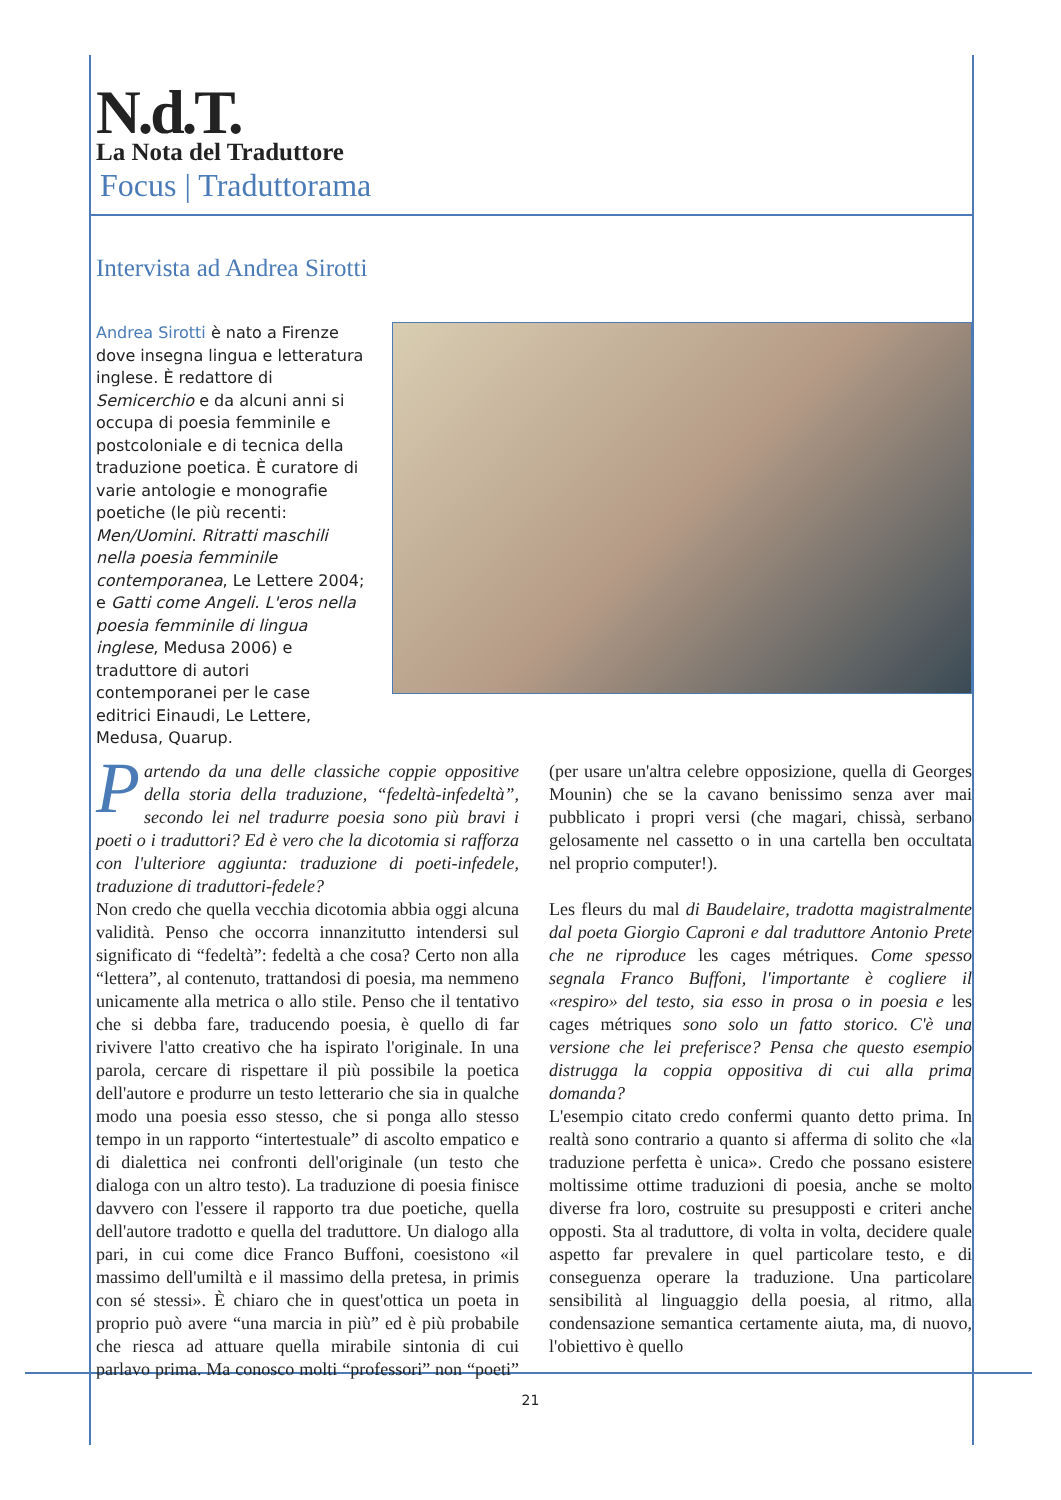N.d.T.
La Nota del Traduttore
Focus | Traduttorama
Intervista ad Andrea Sirotti
Andrea Sirotti è nato a Firenze dove insegna lingua e letteratura inglese. È redattore di Semicerchio e da alcuni anni si occupa di poesia femminile e postcoloniale e di tecnica della traduzione poetica. È curatore di varie antologie e monografie poetiche (le più recenti: Men/Uomini. Ritratti maschili nella poesia femminile contemporanea, Le Lettere 2004; e Gatti come Angeli. L'eros nella poesia femminile di lingua inglese, Medusa 2006) e traduttore di autori contemporanei per le case editrici Einaudi, Le Lettere, Medusa, Quarup.
Partendo da una delle classiche coppie oppositive della storia della traduzione, “fedeltà-infedeltà”, secondo lei nel tradurre poesia sono più bravi i poeti o i traduttori? Ed è vero che la dicotomia si rafforza con l'ulteriore aggiunta: traduzione di poeti-infedele, traduzione di traduttori-fedele?
Non credo che quella vecchia dicotomia abbia oggi alcuna validità. Penso che occorra innanzitutto intendersi sul significato di “fedeltà”: fedeltà a che cosa? Certo non alla “lettera”, al contenuto, trattandosi di poesia, ma nemmeno unicamente alla metrica o allo stile. Penso che il tentativo che si debba fare, traducendo poesia, è quello di far rivivere l'atto creativo che ha ispirato l'originale. In una parola, cercare di rispettare il più possibile la poetica dell'autore e produrre un testo letterario che sia in qualche modo una poesia esso stesso, che si ponga allo stesso tempo in un rapporto “intertestuale” di ascolto empatico e di dialettica nei confronti dell'originale (un testo che dialoga con un altro testo). La traduzione di poesia finisce davvero con l'essere il rapporto tra due poetiche, quella dell'autore tradotto e quella del traduttore. Un dialogo alla pari, in cui come dice Franco Buffoni, coesistono «il massimo dell'umiltà e il massimo della pretesa, in primis con sé stessi». È chiaro che in quest'ottica un poeta in proprio può avere “una marcia in più” ed è più probabile che riesca ad attuare quella mirabile sintonia di cui parlavo prima. Ma conosco molti “professori” non “poeti” (per usare un'altra celebre opposizione, quella di Georges Mounin) che se la cavano benissimo senza aver mai pubblicato i propri versi (che magari, chissà, serbano gelosamente nel cassetto o in una cartella ben occultata nel proprio computer!).
Les fleurs du mal di Baudelaire, tradotta magistralmente dal poeta Giorgio Caproni e dal traduttore Antonio Prete che ne riproduce les cages métriques. Come spesso segnala Franco Buffoni, l'importante è cogliere il «respiro» del testo, sia esso in prosa o in poesia e les cages métriques sono solo un fatto storico. C'è una versione che lei preferisce? Pensa che questo esempio distrugga la coppia oppositiva di cui alla prima domanda?
L'esempio citato credo confermi quanto detto prima. In realtà sono contrario a quanto si afferma di solito che «la traduzione perfetta è unica». Credo che possano esistere moltissime ottime traduzioni di poesia, anche se molto diverse fra loro, costruite su presupposti e criteri anche opposti. Sta al traduttore, di volta in volta, decidere quale aspetto far prevalere in quel particolare testo, e di conseguenza operare la traduzione. Una particolare sensibilità al linguaggio della poesia, al ritmo, alla condensazione semantica certamente aiuta, ma, di nuovo, l'obiettivo è quello
21